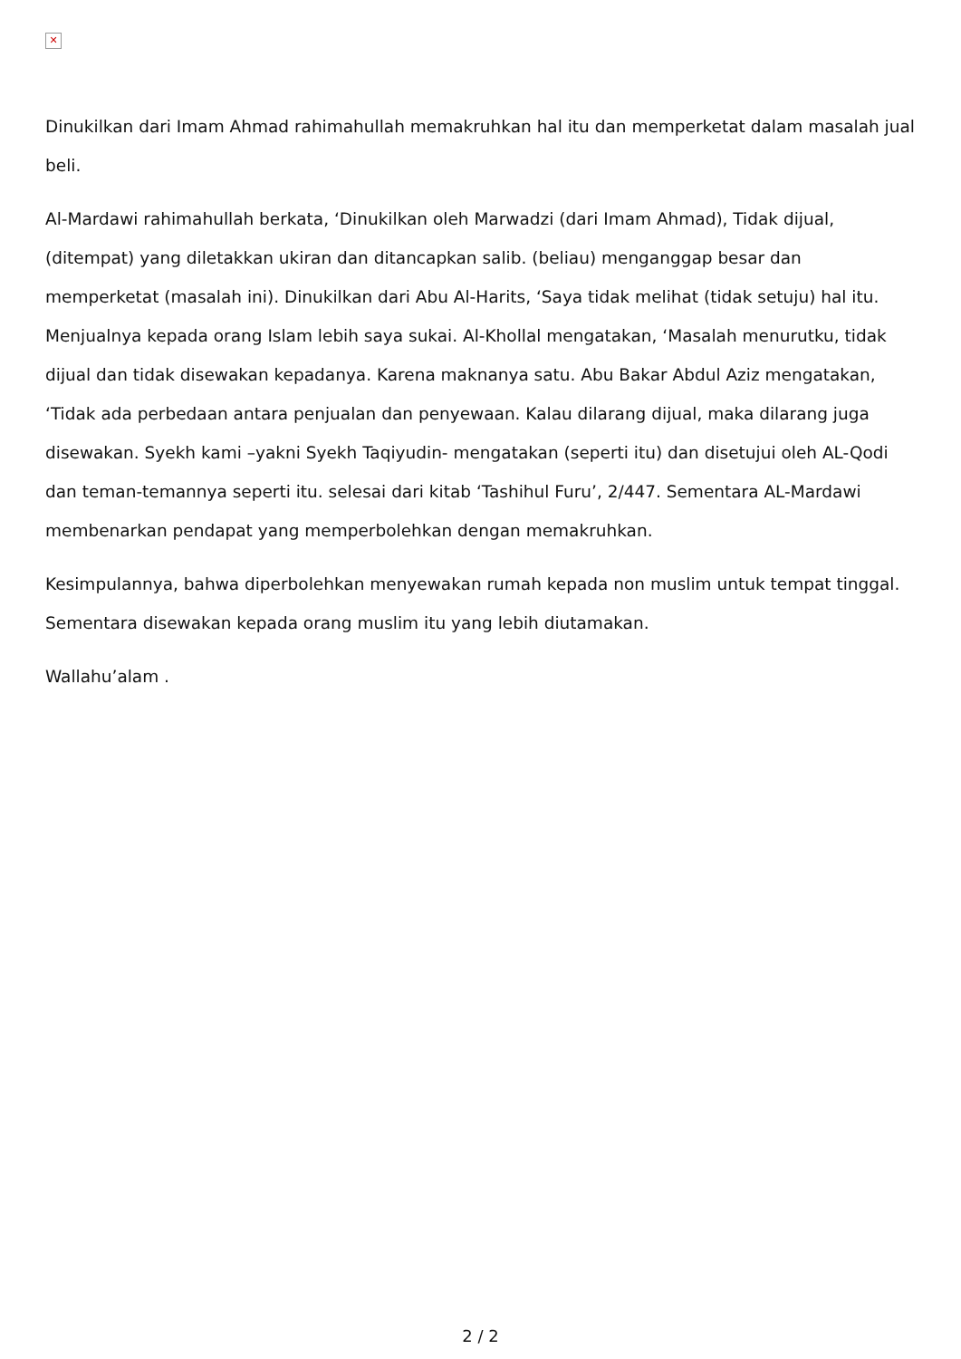✕
Dinukilkan dari Imam Ahmad rahimahullah memakruhkan hal itu dan memperketat dalam masalah jual beli.
Al-Mardawi rahimahullah berkata, ‘Dinukilkan oleh Marwadzi (dari Imam Ahmad), Tidak dijual, (ditempat) yang diletakkan ukiran dan ditancapkan salib. (beliau) menganggap besar dan memperketat (masalah ini). Dinukilkan dari Abu Al-Harits, ‘Saya tidak melihat (tidak setuju) hal itu. Menjualnya kepada orang Islam lebih saya sukai. Al-Khollal mengatakan, ‘Masalah menurutku, tidak dijual dan tidak disewakan kepadanya. Karena maknanya satu. Abu Bakar Abdul Aziz mengatakan, ‘Tidak ada perbedaan antara penjualan dan penyewaan. Kalau dilarang dijual, maka dilarang juga disewakan. Syekh kami –yakni Syekh Taqiyudin- mengatakan (seperti itu) dan disetujui oleh AL-Qodi dan teman-temannya seperti itu. selesai dari kitab ‘Tashihul Furu’, 2/447. Sementara AL-Mardawi membenarkan pendapat yang memperbolehkan dengan memakruhkan.
Kesimpulannya, bahwa diperbolehkan menyewakan rumah kepada non muslim untuk tempat tinggal. Sementara disewakan kepada orang muslim itu yang lebih diutamakan.
Wallahu’alam .
2 / 2